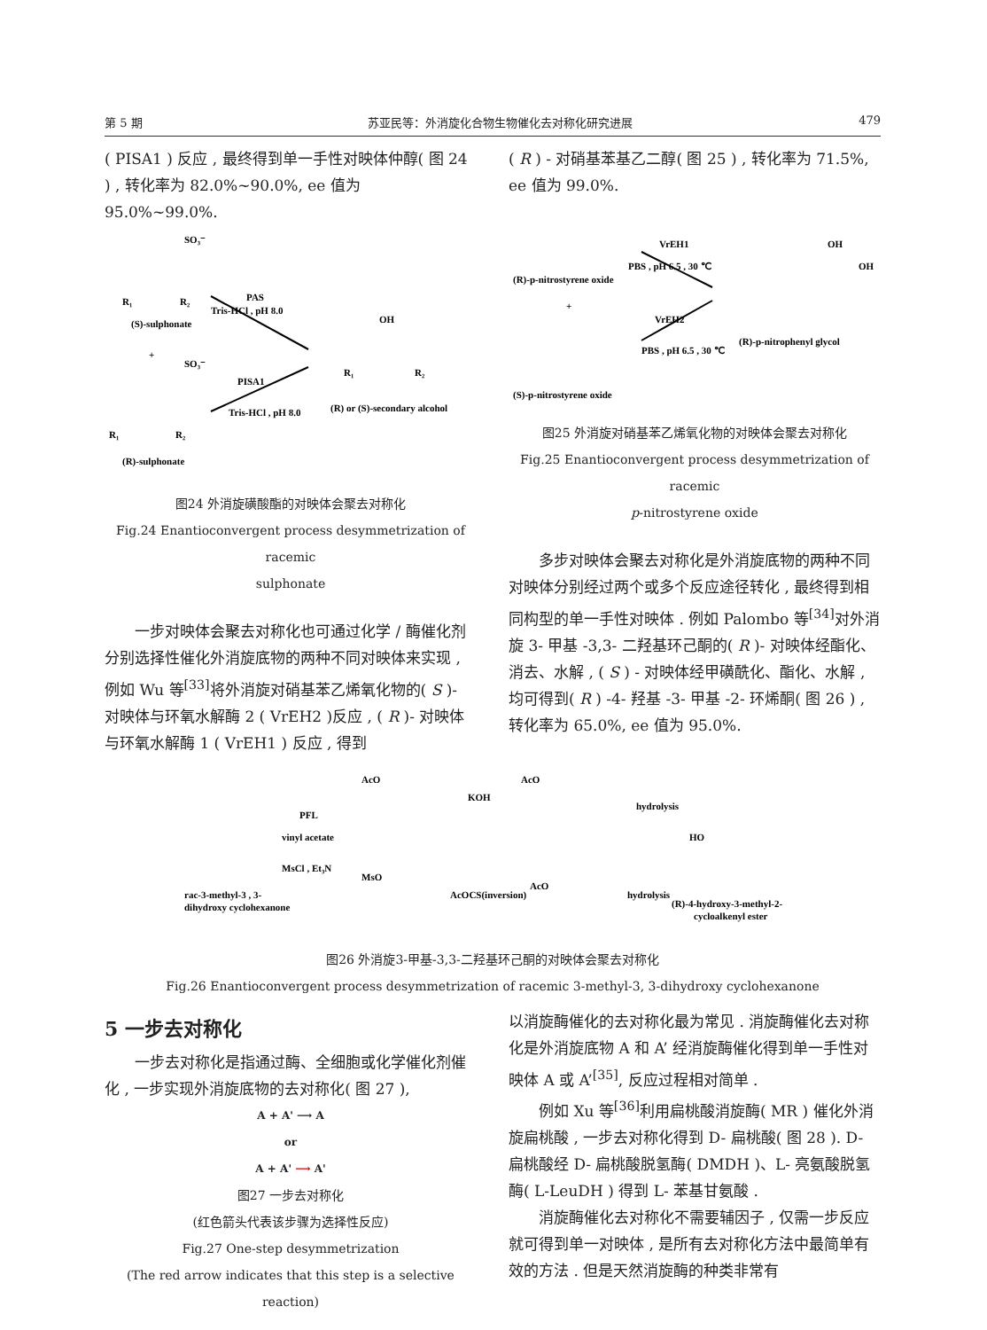第 5 期 苏亚民等：外消旋化合物生物催化去对称化研究进展 479
( PISA1 ) 反应 , 最终得到单一手性对映体仲醇( 图 24 ) , 转化率为 82.0%~90.0%, ee 值为 95.0%~99.0%.
R₁
R₂
(S)-sulphonate
SO₃⁻
+
SO₃⁻
R₁
R₂
(R)-sulphonate
PAS
Tris-HCl , pH 8.0
PISA1
Tris-HCl , pH 8.0
OH
R₁
R₂
(R) or (S)-secondary alcohol
图24 外消旋磺酸酯的对映体会聚去对称化
Fig.24 Enantioconvergent process desymmetrization of racemic
sulphonate
一步对映体会聚去对称化也可通过化学 / 酶催化剂分别选择性催化外消旋底物的两种不同对映体来实现 , 例如 Wu 等<sup>[33]</sup>将外消旋对硝基苯乙烯氧化物的( S )- 对映体与环氧水解酶 2 ( VrEH2 )反应 , ( R )- 对映体与环氧水解酶 1 ( VrEH1 ) 反应 , 得到
( R ) - 对硝基苯基乙二醇( 图 25 ) , 转化率为 71.5%, ee 值为 99.0%.
(R)-p-nitrostyrene oxide
+
(S)-p-nitrostyrene oxide
VrEH1
PBS , pH 6.5 , 30 ℃
VrEH2
PBS , pH 6.5 , 30 ℃
OH
OH
(R)-p-nitrophenyl glycol
图25 外消旋对硝基苯乙烯氧化物的对映体会聚去对称化
Fig.25 Enantioconvergent process desymmetrization of racemic
p-nitrostyrene oxide
多步对映体会聚去对称化是外消旋底物的两种不同对映体分别经过两个或多个反应途径转化 , 最终得到相同构型的单一手性对映体 . 例如 Palombo 等<sup>[34]</sup>对外消旋 3- 甲基 -3,3- 二羟基环己酮的( R )- 对映体经酯化、消去、水解 , ( S ) - 对映体经甲磺酰化、酯化、水解 , 均可得到( R ) -4- 羟基 -3- 甲基 -2- 环烯酮( 图 26 ) , 转化率为 65.0%, ee 值为 95.0%.
rac-3-methyl-3 , 3-
dihydroxy cyclohexanone
PFL
vinyl acetate
MsCl , Et₃N
KOH
hydrolysis
AcOCS(inversion)
hydrolysis
(R)-4-hydroxy-3-methyl-2-
cycloalkenyl ester
AcO
AcO
MsO
AcO
HO
图26 外消旋3-甲基-3,3-二羟基环己酮的对映体会聚去对称化
Fig.26 Enantioconvergent process desymmetrization of racemic 3-methyl-3, 3-dihydroxy cyclohexanone
5 一步去对称化
一步去对称化是指通过酶、全细胞或化学催化剂催化 , 一步实现外消旋底物的去对称化( 图 27 ),
A + A' ⟶ A
or
A + A' ⟶ A'
图27 一步去对称化
(红色箭头代表该步骤为选择性反应)
Fig.27 One-step desymmetrization
(The red arrow indicates that this step is a selective reaction)
以消旋酶催化的去对称化最为常见 . 消旋酶催化去对称化是外消旋底物 A 和 A’ 经消旋酶催化得到单一手性对映体 A 或 A’<sup>[35]</sup>, 反应过程相对简单 .
例如 Xu 等<sup>[36]</sup>利用扁桃酸消旋酶( MR ) 催化外消旋扁桃酸 , 一步去对称化得到 D- 扁桃酸( 图 28 ). D- 扁桃酸经 D- 扁桃酸脱氢酶( DMDH )、L- 亮氨酸脱氢酶( L-LeuDH ) 得到 L- 苯基甘氨酸 .
消旋酶催化去对称化不需要辅因子 , 仅需一步反应就可得到单一对映体 , 是所有去对称化方法中最简单有效的方法 . 但是天然消旋酶的种类非常有